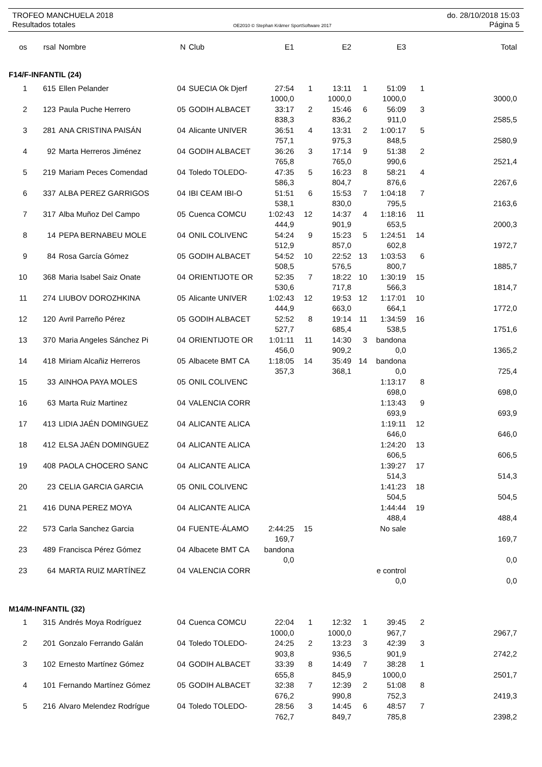TROFEO MANCHUELA 2018 do. 28/10/2018 15:03
Resultados totales OE2010 © Stephan Krämer SportSoftware 2017 Página 5
| os | rsal | Nombre | N | Club | E1 | | E2 | | E3 | | Total |
| --- | --- | --- | --- | --- | --- | --- | --- | --- | --- | --- | --- |
| F14/F-INFANTIL (24) | | | | | | | | | | | |
| 1 | 615 | Ellen Pelander | 04 | SUECIA Ok Djerf | 27:54 | 1 | 13:11 | 1 | 51:09 | 1 | |
| | | | | | 1000,0 | | 1000,0 | | 1000,0 | | 3000,0 |
| 2 | 123 | Paula Puche Herrero | 05 | GODIH ALBACET | 33:17 | 2 | 15:46 | 6 | 56:09 | 3 | |
| | | | | | 838,3 | | 836,2 | | 911,0 | | 2585,5 |
| 3 | 281 | ANA CRISTINA PAISÁN | 04 | Alicante UNIVER | 36:51 | 4 | 13:31 | 2 | 1:00:17 | 5 | |
| | | | | | 757,1 | | 975,3 | | 848,5 | | 2580,9 |
| 4 | 92 | Marta Herreros Jiménez | 04 | GODIH ALBACET | 36:26 | 3 | 17:14 | 9 | 51:38 | 2 | |
| | | | | | 765,8 | | 765,0 | | 990,6 | | 2521,4 |
| 5 | 219 | Mariam Peces Comendad | 04 | Toledo TOLEDO- | 47:35 | 5 | 16:23 | 8 | 58:21 | 4 | |
| | | | | | 586,3 | | 804,7 | | 876,6 | | 2267,6 |
| 6 | 337 | ALBA PEREZ GARRIGOS | 04 | IBI CEAM IBI-O | 51:51 | 6 | 15:53 | 7 | 1:04:18 | 7 | |
| | | | | | 538,1 | | 830,0 | | 795,5 | | 2163,6 |
| 7 | 317 | Alba Muñoz Del Campo | 05 | Cuenca COMCU | 1:02:43 | 12 | 14:37 | 4 | 1:18:16 | 11 | |
| | | | | | 444,9 | | 901,9 | | 653,5 | | 2000,3 |
| 8 | 14 | PEPA BERNABEU MOLE | 04 | ONIL COLIVENC | 54:24 | 9 | 15:23 | 5 | 1:24:51 | 14 | |
| | | | | | 512,9 | | 857,0 | | 602,8 | | 1972,7 |
| 9 | 84 | Rosa García Gómez | 05 | GODIH ALBACET | 54:52 | 10 | 22:52 | 13 | 1:03:53 | 6 | |
| | | | | | 508,5 | | 576,5 | | 800,7 | | 1885,7 |
| 10 | 368 | Maria Isabel Saiz Onate | 04 | ORIENTIJOTE OR | 52:35 | 7 | 18:22 | 10 | 1:30:19 | 15 | |
| | | | | | 530,6 | | 717,8 | | 566,3 | | 1814,7 |
| 11 | 274 | LIUBOV DOROZHKINA | 05 | Alicante UNIVER | 1:02:43 | 12 | 19:53 | 12 | 1:17:01 | 10 | |
| | | | | | 444,9 | | 663,0 | | 664,1 | | 1772,0 |
| 12 | 120 | Avril Parreño Pérez | 05 | GODIH ALBACET | 52:52 | 8 | 19:14 | 11 | 1:34:59 | 16 | |
| | | | | | 527,7 | | 685,4 | | 538,5 | | 1751,6 |
| 13 | 370 | Maria Angeles Sánchez Pi | 04 | ORIENTIJOTE OR | 1:01:11 | 11 | 14:30 | 3 | bandona | | |
| | | | | | 456,0 | | 909,2 | | 0,0 | | 1365,2 |
| 14 | 418 | Miriam Alcañiz Herreros | 05 | Albacete BMT CA | 1:18:05 | 14 | 35:49 | 14 | bandona | | |
| | | | | | 357,3 | | 368,1 | | 0,0 | | 725,4 |
| 15 | 33 | AINHOA PAYA MOLES | 05 | ONIL COLIVENC | | | | | 1:13:17 | 8 | |
| | | | | | | | | | 698,0 | | 698,0 |
| 16 | 63 | Marta Ruiz Martinez | 04 | VALENCIA CORR | | | | | 1:13:43 | 9 | |
| | | | | | | | | | 693,9 | | 693,9 |
| 17 | 413 | LIDIA JAÉN DOMINGUEZ | 04 | ALICANTE ALICA | | | | | 1:19:11 | 12 | |
| | | | | | | | | | 646,0 | | 646,0 |
| 18 | 412 | ELSA JAÉN DOMINGUEZ | 04 | ALICANTE ALICA | | | | | 1:24:20 | 13 | |
| | | | | | | | | | 606,5 | | 606,5 |
| 19 | 408 | PAOLA CHOCERO SANC | 04 | ALICANTE ALICA | | | | | 1:39:27 | 17 | |
| | | | | | | | | | 514,3 | | 514,3 |
| 20 | 23 | CELIA GARCIA GARCIA | 05 | ONIL COLIVENC | | | | | 1:41:23 | 18 | |
| | | | | | | | | | 504,5 | | 504,5 |
| 21 | 416 | DUNA PEREZ MOYA | 04 | ALICANTE ALICA | | | | | 1:44:44 | 19 | |
| | | | | | | | | | 488,4 | | 488,4 |
| 22 | 573 | Carla Sanchez Garcia | 04 | FUENTE-ÁLAMO | 2:44:25 | 15 | | | No sale | | |
| | | | | | 169,7 | | | | | | 169,7 |
| 23 | 489 | Francisca Pérez Gómez | 04 | Albacete BMT CA | bandona | | | | | | |
| | | | | | 0,0 | | | | | | 0,0 |
| 23 | 64 | MARTA RUIZ MARTÍNEZ | 04 | VALENCIA CORR | | | | | e control | | |
| | | | | | | | | | 0,0 | | 0,0 |
| M14/M-INFANTIL (32) | | | | | | | | | | | |
| 1 | 315 | Andrés Moya Rodríguez | 04 | Cuenca COMCU | 22:04 | 1 | 12:32 | 1 | 39:45 | 2 | |
| | | | | | 1000,0 | | 1000,0 | | 967,7 | | 2967,7 |
| 2 | 201 | Gonzalo Ferrando Galán | 04 | Toledo TOLEDO- | 24:25 | 2 | 13:23 | 3 | 42:39 | 3 | |
| | | | | | 903,8 | | 936,5 | | 901,9 | | 2742,2 |
| 3 | 102 | Ernesto Martínez Gómez | 04 | GODIH ALBACET | 33:39 | 8 | 14:49 | 7 | 38:28 | 1 | |
| | | | | | 655,8 | | 845,9 | | 1000,0 | | 2501,7 |
| 4 | 101 | Fernando Martínez Gómez | 05 | GODIH ALBACET | 32:38 | 7 | 12:39 | 2 | 51:08 | 8 | |
| | | | | | 676,2 | | 990,8 | | 752,3 | | 2419,3 |
| 5 | 216 | Alvaro Melendez Rodrígue | 04 | Toledo TOLEDO- | 28:56 | 3 | 14:45 | 6 | 48:57 | 7 | |
| | | | | | 762,7 | | 849,7 | | 785,8 | | 2398,2 |